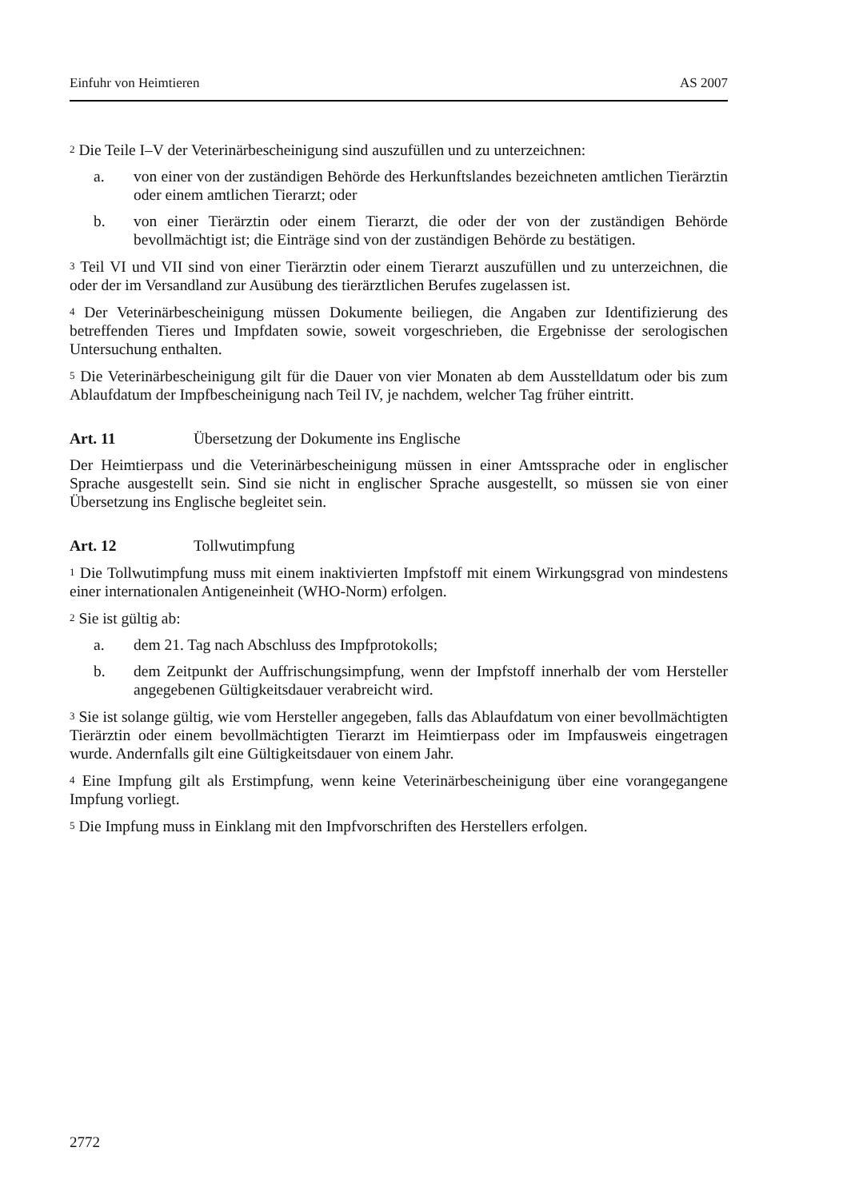Einfuhr von Heimtieren AS 2007
<sup>2</sup> Die Teile I–V der Veterinärbescheinigung sind auszufüllen und zu unterzeichnen:
a. von einer von der zuständigen Behörde des Herkunftslandes bezeichneten amtlichen Tierärztin oder einem amtlichen Tierarzt; oder
b. von einer Tierärztin oder einem Tierarzt, die oder der von der zuständigen Behörde bevollmächtigt ist; die Einträge sind von der zuständigen Behörde zu bestätigen.
<sup>3</sup> Teil VI und VII sind von einer Tierärztin oder einem Tierarzt auszufüllen und zu unterzeichnen, die oder der im Versandland zur Ausübung des tierärztlichen Berufes zugelassen ist.
<sup>4</sup> Der Veterinärbescheinigung müssen Dokumente beiliegen, die Angaben zur Identifizierung des betreffenden Tieres und Impfdaten sowie, soweit vorgeschrieben, die Ergebnisse der serologischen Untersuchung enthalten.
<sup>5</sup> Die Veterinärbescheinigung gilt für die Dauer von vier Monaten ab dem Ausstelldatum oder bis zum Ablaufdatum der Impfbescheinigung nach Teil IV, je nachdem, welcher Tag früher eintritt.
Art. 11 Übersetzung der Dokumente ins Englische
Der Heimtierpass und die Veterinärbescheinigung müssen in einer Amtssprache oder in englischer Sprache ausgestellt sein. Sind sie nicht in englischer Sprache ausgestellt, so müssen sie von einer Übersetzung ins Englische begleitet sein.
Art. 12 Tollwutimpfung
<sup>1</sup> Die Tollwutimpfung muss mit einem inaktivierten Impfstoff mit einem Wirkungsgrad von mindestens einer internationalen Antigeneinheit (WHO-Norm) erfolgen.
<sup>2</sup> Sie ist gültig ab:
a. dem 21. Tag nach Abschluss des Impfprotokolls;
b. dem Zeitpunkt der Auffrischungsimpfung, wenn der Impfstoff innerhalb der vom Hersteller angegebenen Gültigkeitsdauer verabreicht wird.
<sup>3</sup> Sie ist solange gültig, wie vom Hersteller angegeben, falls das Ablaufdatum von einer bevollmächtigten Tierärztin oder einem bevollmächtigten Tierarzt im Heimtierpass oder im Impfausweis eingetragen wurde. Andernfalls gilt eine Gültigkeitsdauer von einem Jahr.
<sup>4</sup> Eine Impfung gilt als Erstimpfung, wenn keine Veterinärbescheinigung über eine vorangegangene Impfung vorliegt.
<sup>5</sup> Die Impfung muss in Einklang mit den Impfvorschriften des Herstellers erfolgen.
2772